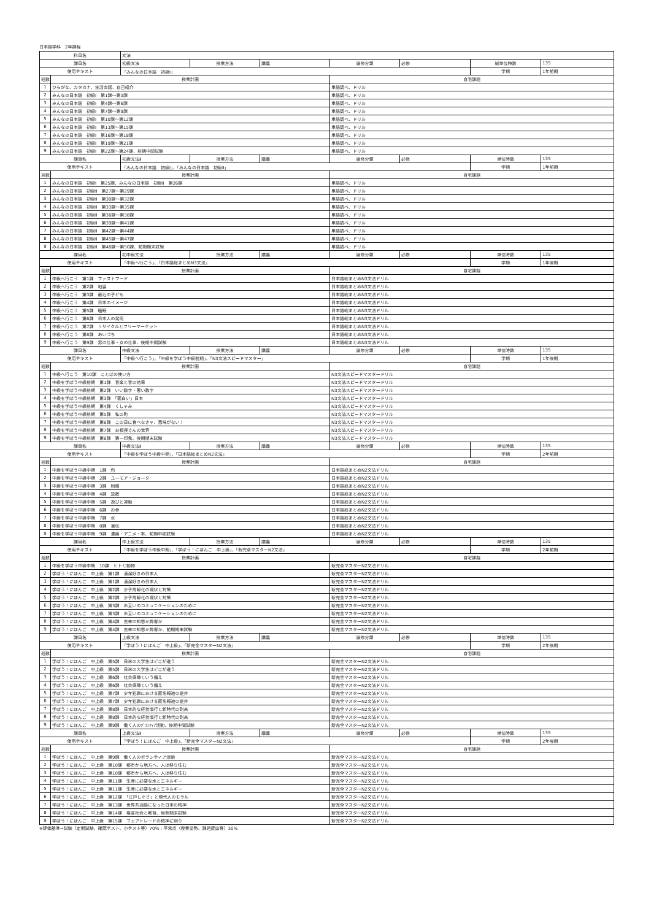日本語学科　2年課程
| 科目名 | | 文法 | | | | | | |
| 課目名 | | 初級文法 | 授業方法 | 講義 | 履修分類 | 必修 | 総単位時数 | 135 |
| 使用テキスト | | 「みんなの日本語 初級Ⅰ」 | | | | | 学期 | 1年前期 |
| 週数 | 授業計画 | | | | 自宅課題 | | | |
| 1 | ひらがな、カタカナ、生活会話、自己紹介 | | | | 単語調べ、ドリル | | | |
| 2 | みんなの日本語 初級Ⅰ 第1課～第3課 | | | | 単語調べ、ドリル | | | |
| 3 | みんなの日本語 初級Ⅰ 第4課～第6課 | | | | 単語調べ、ドリル | | | |
| 4 | みんなの日本語 初級Ⅰ 第7課～第9課 | | | | 単語調べ、ドリル | | | |
| 5 | みんなの日本語 初級Ⅰ 第10課～第12課 | | | | 単語調べ、ドリル | | | |
| 6 | みんなの日本語 初級Ⅰ 第13課～第15課 | | | | 単語調べ、ドリル | | | |
| 7 | みんなの日本語 初級Ⅰ 第16課～第18課 | | | | 単語調べ、ドリル | | | |
| 8 | みんなの日本語 初級Ⅰ 第19課～第21課 | | | | 単語調べ、ドリル | | | |
| 9 | みんなの日本語 初級Ⅰ 第22課～第24課、前期中間試験 | | | | 単語調べ、ドリル | | | |
| 課目名 | | 初級文法Ⅱ | 授業方法 | 講義 | 履修分類 | 必修 | 単位時数 | 135 |
| 使用テキスト | | 「みんなの日本語 初級Ⅰ」、「みんなの日本語 初級Ⅱ」 | | | | | 学期 | 1年前期 |
| 週数 | 授業計画 | | | | 自宅課題 | | | |
| 1 | みんなの日本語 初級Ⅰ 第25課、みんなの日本語 初級Ⅱ 第26課 | | | | 単語調べ、ドリル | | | |
| 2 | みんなの日本語 初級Ⅱ 第27課～第29課 | | | | 単語調べ、ドリル | | | |
| 3 | みんなの日本語 初級Ⅱ 第30課～第32課 | | | | 単語調べ、ドリル | | | |
| 4 | みんなの日本語 初級Ⅱ 第33課～第35課 | | | | 単語調べ、ドリル | | | |
| 5 | みんなの日本語 初級Ⅱ 第36課～第38課 | | | | 単語調べ、ドリル | | | |
| 6 | みんなの日本語 初級Ⅱ 第39課～第41課 | | | | 単語調べ、ドリル | | | |
| 7 | みんなの日本語 初級Ⅱ 第42課～第44課 | | | | 単語調べ、ドリル | | | |
| 8 | みんなの日本語 初級Ⅱ 第45課～第47課 | | | | 単語調べ、ドリル | | | |
| 9 | みんなの日本語 初級Ⅱ 第48課～第50課、前期期末試験 | | | | 単語調べ、ドリル | | | |
| 課目名 | | 初中級文法 | 授業方法 | 講義 | 履修分類 | 必修 | 単位時数 | 135 |
| 使用テキスト | | 「中級へ行こう」、「日本語総まとめN3文法」 | | | | | 学期 | 1年後期 |
| 週数 | 授業計画 | | | | 自宅課題 | | | |
| 1 | 中級へ行こう 第1課 ファストフード | | | | 日本語総まとめN3文法ドリル | | | |
| 2 | 中級へ行こう 第2課 地震 | | | | 日本語総まとめN3文法ドリル | | | |
| 3 | 中級へ行こう 第3課 最近の子ども | | | | 日本語総まとめN3文法ドリル | | | |
| 4 | 中級へ行こう 第4課 日本のイメージ | | | | 日本語総まとめN3文法ドリル | | | |
| 5 | 中級へ行こう 第5課 睡眠 | | | | 日本語総まとめN3文法ドリル | | | |
| 6 | 中級へ行こう 第6課 日本人の発明 | | | | 日本語総まとめN3文法ドリル | | | |
| 7 | 中級へ行こう 第7課 リサイクルとフリーマーケット | | | | 日本語総まとめN3文法ドリル | | | |
| 8 | 中級へ行こう 第8課 あいづち | | | | 日本語総まとめN3文法ドリル | | | |
| 9 | 中級へ行こう 第9課 男の仕事・女の仕事、後期中間試験 | | | | 日本語総まとめN3文法ドリル | | | |
| 課目名 | | 中級文法 | 授業方法 | 講義 | 履修分類 | 必修 | 単位時数 | 135 |
| 使用テキスト | | 「中級へ行こう」、「中級を学ぼう中級前期」、「N3文法スピードマスター」 | | | | | 学期 | 1年後期 |
| 週数 | 授業計画 | | | | 自宅課題 | | | |
| 1 | 中級へ行こう 第10課 ことばの使い方 | | | | N3文法スピードマスタードリル | | | |
| 2 | 中級を学ぼう中級前期 第1課 音楽と音の効果 | | | | N3文法スピードマスタードリル | | | |
| 3 | 中級を学ぼう中級前期 第2課 いい数字・悪い数字 | | | | N3文法スピードマスタードリル | | | |
| 4 | 中級を学ぼう中級前期 第3課 「面白い」日本 | | | | N3文法スピードマスタードリル | | | |
| 5 | 中級を学ぼう中級前期 第4課 くしゃみ | | | | N3文法スピードマスタードリル | | | |
| 6 | 中級を学ぼう中級前期 第5課 私の町 | | | | N3文法スピードマスタードリル | | | |
| 7 | 中級を学ぼう中級前期 第6課 この日に食べなきゃ、意味がない！ | | | | N3文法スピードマスタードリル | | | |
| 8 | 中級を学ぼう中級前期 第7課 お相撲さんの世界 | | | | N3文法スピードマスタードリル | | | |
| 9 | 中級を学ぼう中級前期 第8課 第一印象、後期期末試験 | | | | N3文法スピードマスタードリル | | | |
| 課目名 | | 中級文法Ⅱ | 授業方法 | 講義 | 履修分類 | 必修 | 単位時数 | 135 |
| 使用テキスト | | 「中級を学ぼう中級中期」、「日本語総まとめN2文法」 | | | | | 学期 | 2年前期 |
| 週数 | 授業計画 | | | | 自宅課題 | | | |
| 1 | 中級を学ぼう中級中期 1課 色 | | | | 日本語総まとめN2文法ドリル | | | |
| 2 | 中級を学ぼう中級中期 2課 ユーモア・ジョーク | | | | 日本語総まとめN2文法ドリル | | | |
| 3 | 中級を学ぼう中級中期 3課 制服 | | | | 日本語総まとめN2文法ドリル | | | |
| 4 | 中級を学ぼう中級中期 4課 算数 | | | | 日本語総まとめN2文法ドリル | | | |
| 5 | 中級を学ぼう中級中期 5課 遊びと運動 | | | | 日本語総まとめN2文法ドリル | | | |
| 6 | 中級を学ぼう中級中期 6課 お金 | | | | 日本語総まとめN2文法ドリル | | | |
| 7 | 中級を学ぼう中級中期 7課 水 | | | | 日本語総まとめN2文法ドリル | | | |
| 8 | 中級を学ぼう中級中期 8課 遺伝 | | | | 日本語総まとめN2文法ドリル | | | |
| 9 | 中級を学ぼう中級中期 9課 漫画・アニメ・本、前期中間試験 | | | | 日本語総まとめN2文法ドリル | | | |
| 課目名 | | 中上級文法 | 授業方法 | 講義 | 履修分類 | 必修 | 単位時数 | 135 |
| 使用テキスト | | 「中級を学ぼう中級中期」、「学ぼう！にほんご 中上級」、「新完全マスターN2文法」 | | | | | 学期 | 2年前期 |
| 週数 | 授業計画 | | | | 自宅課題 | | | |
| 1 | 中級を学ぼう中級中期 10課 ヒトと動物 | | | | 新完全マスターN2文法ドリル | | | |
| 2 | 学ぼう！にほんご 中上級 第1課 清潔好きの日本人 | | | | 新完全マスターN2文法ドリル | | | |
| 3 | 学ぼう！にほんご 中上級 第1課 清潔好きの日本人 | | | | 新完全マスターN2文法ドリル | | | |
| 4 | 学ぼう！にほんご 中上級 第2課 少子高齢化の現状と対策 | | | | 新完全マスターN2文法ドリル | | | |
| 5 | 学ぼう！にほんご 中上級 第2課 少子高齢化の現状と対策 | | | | 新完全マスターN2文法ドリル | | | |
| 6 | 学ぼう！にほんご 中上級 第3課 お互いのコミュニケーションのために | | | | 新完全マスターN2文法ドリル | | | |
| 7 | 学ぼう！にほんご 中上級 第3課 お互いのコミュニケーションのために | | | | 新完全マスターN2文法ドリル | | | |
| 8 | 学ぼう！にほんご 中上級 第4課 古来の知恵か弊害か | | | | 新完全マスターN2文法ドリル | | | |
| 9 | 学ぼう！にほんご 中上級 第4課 古来の知恵か弊害か、前期期末試験 | | | | 新完全マスターN2文法ドリル | | | |
| 課目名 | | 上級文法 | 授業方法 | 講義 | 履修分類 | 必修 | 単位時数 | 135 |
| 使用テキスト | | 「学ぼう！にほんご 中上級」、「新完全マスターN2文法」 | | | | | 学期 | 2年後期 |
| 週数 | 授業計画 | | | | 自宅課題 | | | |
| 1 | 学ぼう！にほんご 中上級 第5課 日米の大学生はどこが違う | | | | 新完全マスターN2文法ドリル | | | |
| 2 | 学ぼう！にほんご 中上級 第5課 日米の大学生はどこが違う | | | | 新完全マスターN2文法ドリル | | | |
| 3 | 学ぼう！にほんご 中上級 第6課 社会保障という備え | | | | 新完全マスターN2文法ドリル | | | |
| 4 | 学ぼう！にほんご 中上級 第6課 社会保障という備え | | | | 新完全マスターN2文法ドリル | | | |
| 5 | 学ぼう！にほんご 中上級 第7課 少年犯罪における匿名報道の是非 | | | | 新完全マスターN2文法ドリル | | | |
| 6 | 学ぼう！にほんご 中上級 第7課 少年犯罪における匿名報道の是非 | | | | 新完全マスターN2文法ドリル | | | |
| 7 | 学ぼう！にほんご 中上級 第8課 日本的な経営慣行と新時代の到来 | | | | 新完全マスターN2文法ドリル | | | |
| 8 | 学ぼう！にほんご 中上級 第8課 日本的な経営慣行と新時代の到来 | | | | 新完全マスターN2文法ドリル | | | |
| 9 | 学ぼう！にほんご 中上級 第9課 働く人のﾎﾞﾗﾝﾃｨｱ活動、後期中間試験 | | | | 新完全マスターN2文法ドリル | | | |
| 課目名 | | 上級文法Ⅱ | 授業方法 | 講義 | 履修分類 | 必修 | 単位時数 | 135 |
| 使用テキスト | | 「学ぼう！にほんご 中上級」、「新完全マスターN2文法」 | | | | | 学期 | 2年後期 |
| 週数 | 授業計画 | | | | 自宅課題 | | | |
| 1 | 学ぼう！にほんご 中上級 第9課 働く人のボランティア活動 | | | | 新完全マスターN2文法ドリル | | | |
| 2 | 学ぼう！にほんご 中上級 第10課 都市から地方へ、人は移り住む | | | | 新完全マスターN2文法ドリル | | | |
| 3 | 学ぼう！にほんご 中上級 第10課 都市から地方へ、人は移り住む | | | | 新完全マスターN2文法ドリル | | | |
| 4 | 学ぼう！にほんご 中上級 第11課 生産に必要な水とエネルギー | | | | 新完全マスターN2文法ドリル | | | |
| 5 | 学ぼう！にほんご 中上級 第11課 生産に必要な水とエネルギー | | | | 新完全マスターN2文法ドリル | | | |
| 6 | 学ぼう！にほんご 中上級 第12課 「江戸しぐさ」と現代人のモラル | | | | 新完全マスターN2文法ドリル | | | |
| 7 | 学ぼう！にほんご 中上級 第13課 世界共通語になった日本の精神 | | | | 新完全マスターN2文法ドリル | | | |
| 8 | 学ぼう！にほんご 中上級 第14課 格差社会と教育、後期期末試験 | | | | 新完全マスターN2文法ドリル | | | |
| 9 | 学ぼう！にほんご 中上級 第15課 フェアトレードの精神に則り | | | | 新完全マスターN2文法ドリル | | | |
※評価基準→試験（定期試験、確認テスト、小テスト等）70％：平常点（授業姿勢、課題提出等）30％